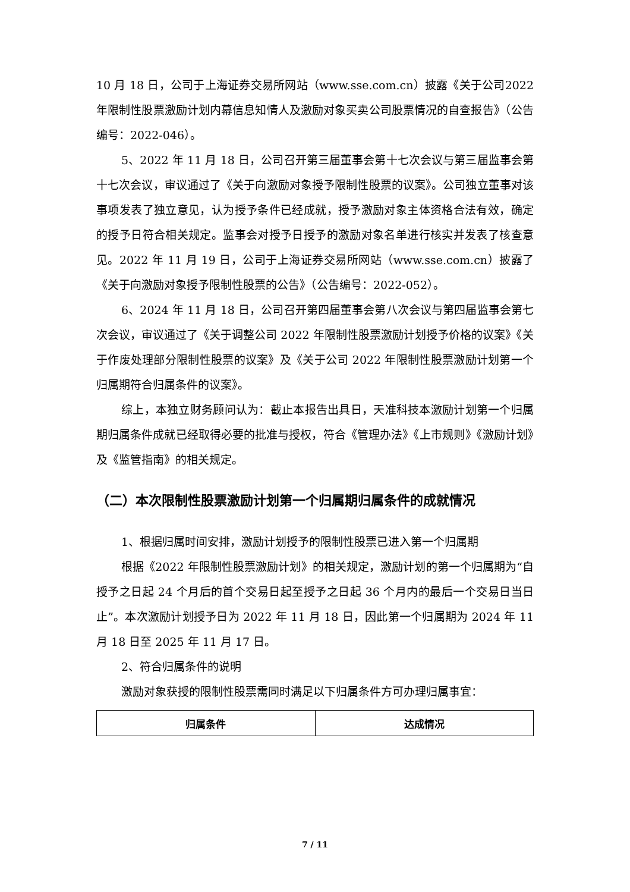10 月 18 日，公司于上海证券交易所网站（www.sse.com.cn）披露《关于公司2022 年限制性股票激励计划内幕信息知情人及激励对象买卖公司股票情况的自查报告》（公告编号：2022-046）。
5、2022 年 11 月 18 日，公司召开第三届董事会第十七次会议与第三届监事会第十七次会议，审议通过了《关于向激励对象授予限制性股票的议案》。公司独立董事对该事项发表了独立意见，认为授予条件已经成就，授予激励对象主体资格合法有效，确定的授予日符合相关规定。监事会对授予日授予的激励对象名单进行核实并发表了核查意见。2022 年 11 月 19 日，公司于上海证券交易所网站（www.sse.com.cn）披露了《关于向激励对象授予限制性股票的公告》（公告编号：2022-052）。
6、2024 年 11 月 18 日，公司召开第四届董事会第八次会议与第四届监事会第七次会议，审议通过了《关于调整公司 2022 年限制性股票激励计划授予价格的议案》《关于作废处理部分限制性股票的议案》及《关于公司 2022 年限制性股票激励计划第一个归属期符合归属条件的议案》。
综上，本独立财务顾问认为：截止本报告出具日，天准科技本激励计划第一个归属期归属条件成就已经取得必要的批准与授权，符合《管理办法》《上市规则》《激励计划》及《监管指南》的相关规定。
（二）本次限制性股票激励计划第一个归属期归属条件的成就情况
1、根据归属时间安排，激励计划授予的限制性股票已进入第一个归属期
根据《2022 年限制性股票激励计划》的相关规定，激励计划的第一个归属期为“自授予之日起 24 个月后的首个交易日起至授予之日起 36 个月内的最后一个交易日当日止”。本次激励计划授予日为 2022 年 11 月 18 日，因此第一个归属期为 2024 年 11 月 18 日至 2025 年 11 月 17 日。
2、符合归属条件的说明
激励对象获授的限制性股票需同时满足以下归属条件方可办理归属事宜：
| 归属条件 | 达成情况 |
| --- | --- |
7 / 11